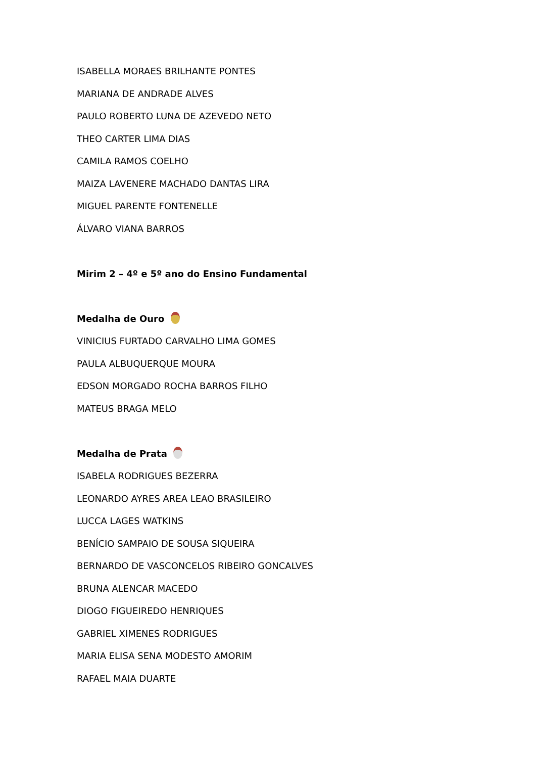ISABELLA MORAES BRILHANTE PONTES
MARIANA DE ANDRADE ALVES
PAULO ROBERTO LUNA DE AZEVEDO NETO
THEO CARTER LIMA DIAS
CAMILA RAMOS COELHO
MAIZA LAVENERE MACHADO DANTAS LIRA
MIGUEL PARENTE FONTENELLE
ÁLVARO VIANA BARROS
Mirim 2 – 4º e 5º ano do Ensino Fundamental
Medalha de Ouro
VINICIUS FURTADO CARVALHO LIMA GOMES
PAULA ALBUQUERQUE MOURA
EDSON MORGADO ROCHA BARROS FILHO
MATEUS BRAGA MELO
Medalha de Prata
ISABELA RODRIGUES BEZERRA
LEONARDO AYRES AREA LEAO BRASILEIRO
LUCCA LAGES WATKINS
BENÍCIO SAMPAIO DE SOUSA SIQUEIRA
BERNARDO DE VASCONCELOS RIBEIRO GONCALVES
BRUNA ALENCAR MACEDO
DIOGO FIGUEIREDO HENRIQUES
GABRIEL XIMENES RODRIGUES
MARIA ELISA SENA MODESTO AMORIM
RAFAEL MAIA DUARTE